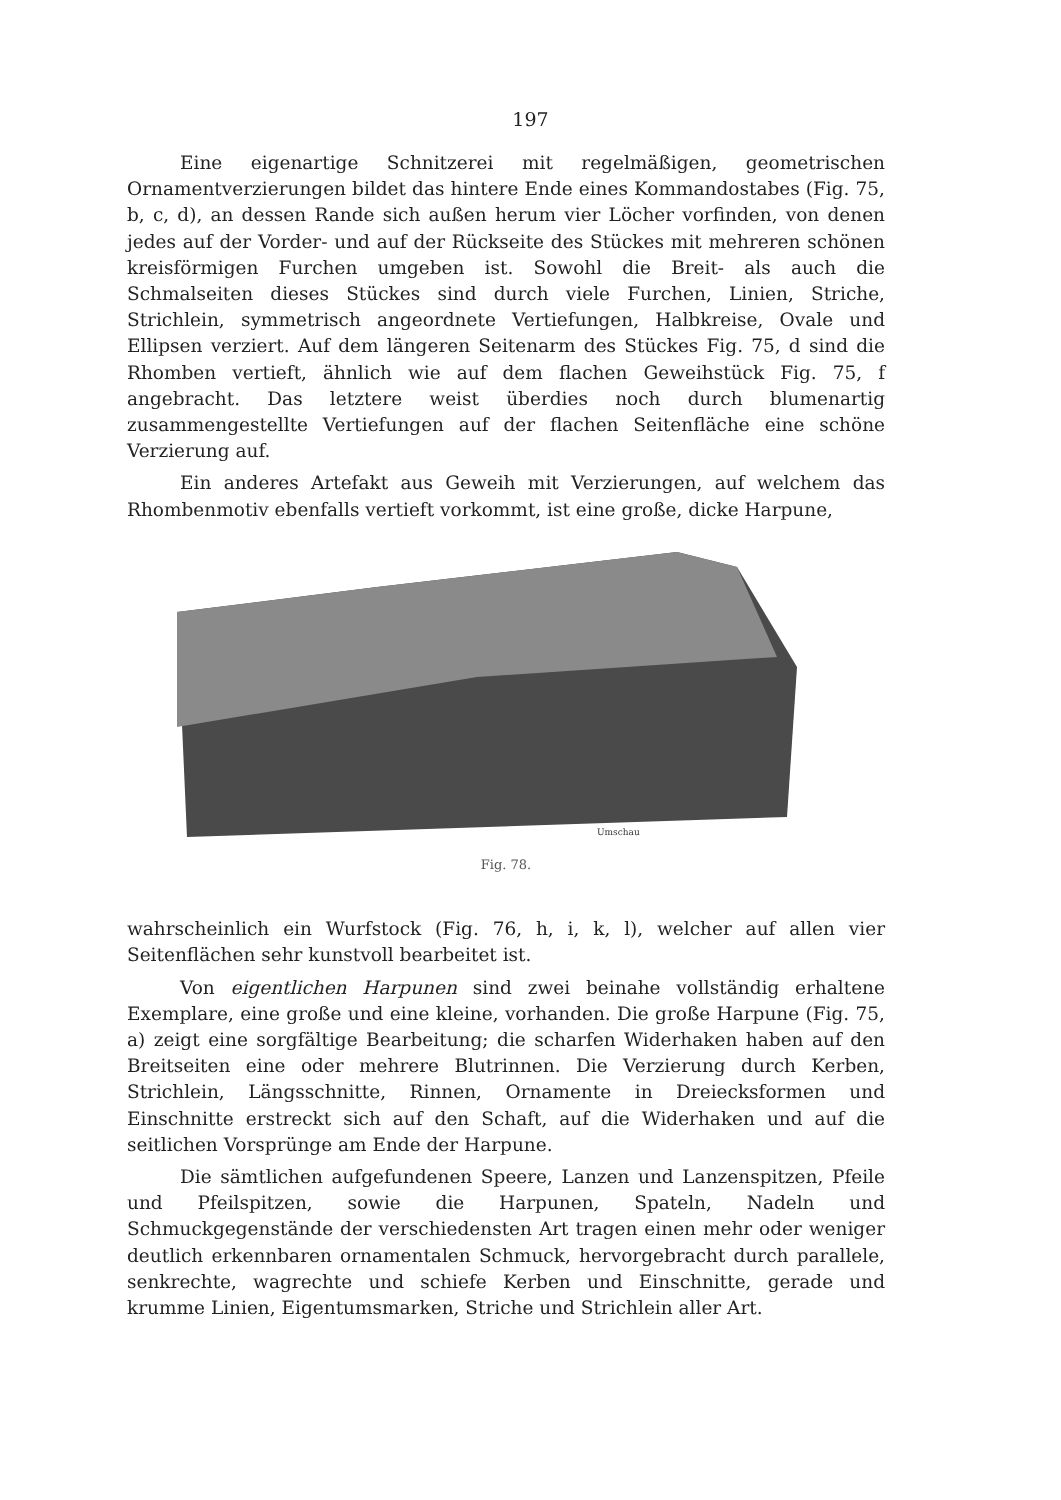197
Eine eigenartige Schnitzerei mit regelmäßigen, geometrischen Ornamentverzierungen bildet das hintere Ende eines Kommandostabes (Fig. 75, b, c, d), an dessen Rande sich außen herum vier Löcher vorfinden, von denen jedes auf der Vorder- und auf der Rückseite des Stückes mit mehreren schönen kreisförmigen Furchen umgeben ist. Sowohl die Breit- als auch die Schmalseiten dieses Stückes sind durch viele Furchen, Linien, Striche, Strichlein, symmetrisch angeordnete Vertiefungen, Halbkreise, Ovale und Ellipsen verziert. Auf dem längeren Seitenarm des Stückes Fig. 75, d sind die Rhomben vertieft, ähnlich wie auf dem flachen Geweihstück Fig. 75, f angebracht. Das letztere weist überdies noch durch blumenartig zusammengestellte Vertiefungen auf der flachen Seitenfläche eine schöne Verzierung auf.
Ein anderes Artefakt aus Geweih mit Verzierungen, auf welchem das Rhombenmotiv ebenfalls vertieft vorkommt, ist eine große, dicke Harpune,
Umschau
Fig. 78.
wahrscheinlich ein Wurfstock (Fig. 76, h, i, k, l), welcher auf allen vier Seitenflächen sehr kunstvoll bearbeitet ist.
Von eigentlichen Harpunen sind zwei beinahe vollständig erhaltene Exemplare, eine große und eine kleine, vorhanden. Die große Harpune (Fig. 75, a) zeigt eine sorgfältige Bearbeitung; die scharfen Widerhaken haben auf den Breitseiten eine oder mehrere Blutrinnen. Die Verzierung durch Kerben, Strichlein, Längsschnitte, Rinnen, Ornamente in Dreiecksformen und Einschnitte erstreckt sich auf den Schaft, auf die Widerhaken und auf die seitlichen Vorsprünge am Ende der Harpune.
Die sämtlichen aufgefundenen Speere, Lanzen und Lanzenspitzen, Pfeile und Pfeilspitzen, sowie die Harpunen, Spateln, Nadeln und Schmuckgegenstände der verschiedensten Art tragen einen mehr oder weniger deutlich erkennbaren ornamentalen Schmuck, hervorgebracht durch parallele, senkrechte, wagrechte und schiefe Kerben und Einschnitte, gerade und krumme Linien, Eigentumsmarken, Striche und Strichlein aller Art.